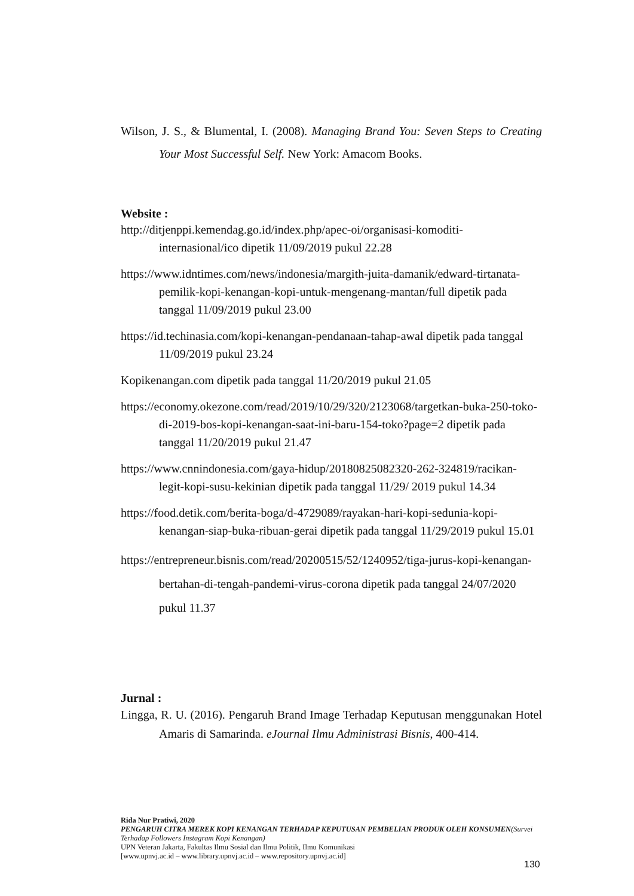Wilson, J. S., & Blumental, I. (2008). Managing Brand You: Seven Steps to Creating Your Most Successful Self. New York: Amacom Books.
Website :
http://ditjenppi.kemendag.go.id/index.php/apec-oi/organisasi-komoditi-internasional/ico dipetik 11/09/2019 pukul 22.28
https://www.idntimes.com/news/indonesia/margith-juita-damanik/edward-tirtanata-pemilik-kopi-kenangan-kopi-untuk-mengenang-mantan/full dipetik pada tanggal 11/09/2019 pukul 23.00
https://id.techinasia.com/kopi-kenangan-pendanaan-tahap-awal dipetik pada tanggal 11/09/2019 pukul 23.24
Kopikenangan.com dipetik pada tanggal 11/20/2019 pukul 21.05
https://economy.okezone.com/read/2019/10/29/320/2123068/targetkan-buka-250-toko-di-2019-bos-kopi-kenangan-saat-ini-baru-154-toko?page=2 dipetik pada tanggal 11/20/2019 pukul 21.47
https://www.cnnindonesia.com/gaya-hidup/20180825082320-262-324819/racikan-legit-kopi-susu-kekinian dipetik pada tanggal 11/29/ 2019 pukul 14.34
https://food.detik.com/berita-boga/d-4729089/rayakan-hari-kopi-sedunia-kopi-kenangan-siap-buka-ribuan-gerai dipetik pada tanggal 11/29/2019 pukul 15.01
https://entrepreneur.bisnis.com/read/20200515/52/1240952/tiga-jurus-kopi-kenangan-bertahan-di-tengah-pandemi-virus-corona dipetik pada tanggal 24/07/2020 pukul 11.37
Jurnal :
Lingga, R. U. (2016). Pengaruh Brand Image Terhadap Keputusan menggunakan Hotel Amaris di Samarinda. eJournal Ilmu Administrasi Bisnis, 400-414.
Rida Nur Pratiwi, 2020
PENGARUH CITRA MEREK KOPI KENANGAN TERHADAP KEPUTUSAN PEMBELIAN PRODUK OLEH KONSUMEN(Survei Terhadap Followers Instagram Kopi Kenangan)
UPN Veteran Jakarta, Fakultas Ilmu Sosial dan Ilmu Politik, Ilmu Komunikasi
[www.upnvj.ac.id – www.library.upnvj.ac.id – www.repository.upnvj.ac.id]
130